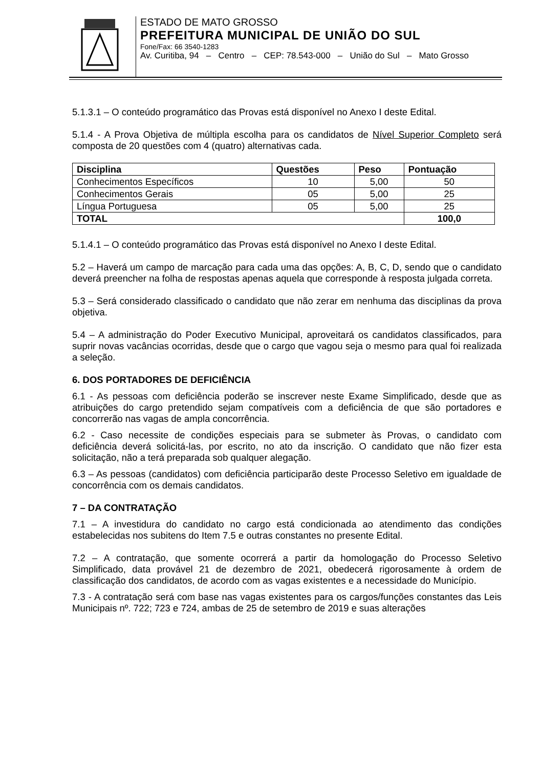ESTADO DE MATO GROSSO
PREFEITURA MUNICIPAL DE UNIÃO DO SUL
Fone/Fax: 66 3540-1283
Av. Curitiba, 94 – Centro – CEP: 78.543-000 – União do Sul – Mato Grosso
5.1.3.1 – O conteúdo programático das Provas está disponível no Anexo I deste Edital.
5.1.4 - A Prova Objetiva de múltipla escolha para os candidatos de Nível Superior Completo será composta de 20 questões com 4 (quatro) alternativas cada.
| Disciplina | Questões | Peso | Pontuação |
| --- | --- | --- | --- |
| Conhecimentos Específicos | 10 | 5,00 | 50 |
| Conhecimentos Gerais | 05 | 5,00 | 25 |
| Língua Portuguesa | 05 | 5,00 | 25 |
| TOTAL | | | 100,0 |
5.1.4.1 – O conteúdo programático das Provas está disponível no Anexo I deste Edital.
5.2 – Haverá um campo de marcação para cada uma das opções: A, B, C, D, sendo que o candidato deverá preencher na folha de respostas apenas aquela que corresponde à resposta julgada correta.
5.3 – Será considerado classificado o candidato que não zerar em nenhuma das disciplinas da prova objetiva.
5.4 – A administração do Poder Executivo Municipal, aproveitará os candidatos classificados, para suprir novas vacâncias ocorridas, desde que o cargo que vagou seja o mesmo para qual foi realizada a seleção.
6. DOS PORTADORES DE DEFICIÊNCIA
6.1 - As pessoas com deficiência poderão se inscrever neste Exame Simplificado, desde que as atribuições do cargo pretendido sejam compatíveis com a deficiência de que são portadores e concorrerão nas vagas de ampla concorrência.
6.2 - Caso necessite de condições especiais para se submeter às Provas, o candidato com deficiência deverá solicitá-las, por escrito, no ato da inscrição. O candidato que não fizer esta solicitação, não a terá preparada sob qualquer alegação.
6.3 – As pessoas (candidatos) com deficiência participarão deste Processo Seletivo em igualdade de concorrência com os demais candidatos.
7 – DA CONTRATAÇÃO
7.1 – A investidura do candidato no cargo está condicionada ao atendimento das condições estabelecidas nos subitens do Item 7.5 e outras constantes no presente Edital.
7.2 – A contratação, que somente ocorrerá a partir da homologação do Processo Seletivo Simplificado, data provável 21 de dezembro de 2021, obedecerá rigorosamente à ordem de classificação dos candidatos, de acordo com as vagas existentes e a necessidade do Município.
7.3 - A contratação será com base nas vagas existentes para os cargos/funções constantes das Leis Municipais nº. 722; 723 e 724, ambas de 25 de setembro de 2019 e suas alterações